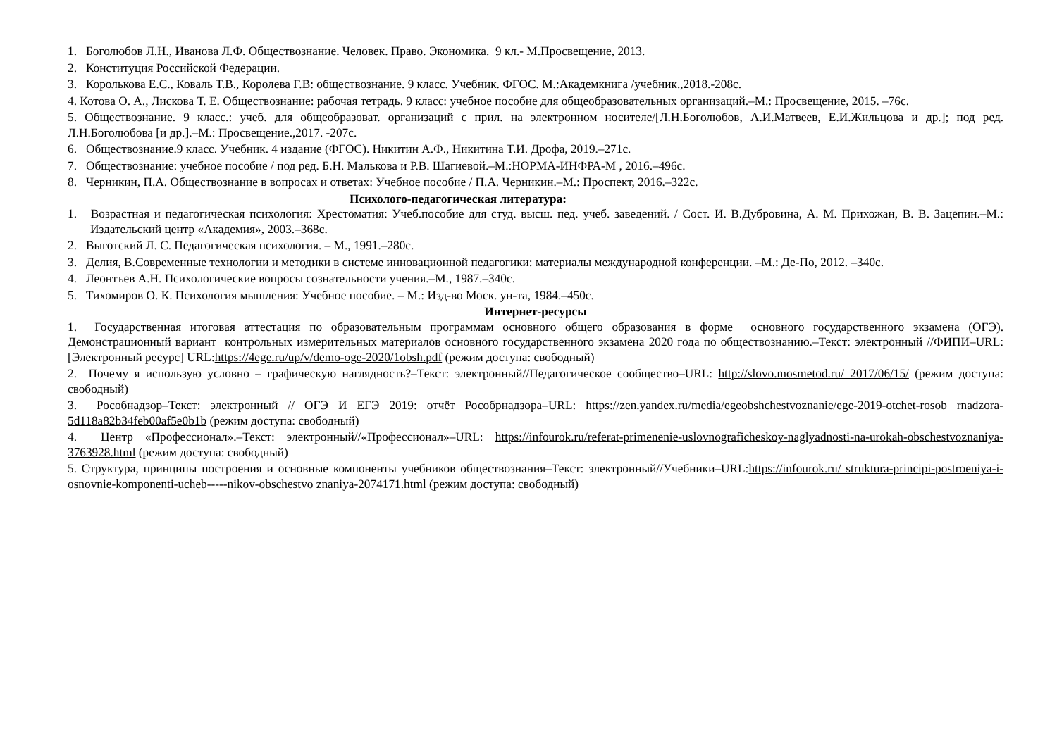1. Боголюбов Л.Н., Иванова Л.Ф. Обществознание. Человек. Право. Экономика. 9 кл.- М.Просвещение, 2013.
2. Конституция Российской Федерации.
3. Королькова Е.С., Коваль Т.В., Королева Г.В: обществознание. 9 класс. Учебник. ФГОС. М.:Академкнига /учебник.,2018.-208с.
4. Котова О. А., Лискова Т. Е. Обществознание: рабочая тетрадь. 9 класс: учебное пособие для общеобразовательных организаций.–М.: Просвещение, 2015. –76с.
5. Обществознание. 9 класс.: учеб. для общеобразоват. организаций с прил. на электронном носителе/[Л.Н.Боголюбов, А.И.Матвеев, Е.И.Жильцова и др.]; под ред. Л.Н.Боголюбова [и др.].–М.: Просвещение.,2017. -207с.
6. Обществознание.9 класс. Учебник. 4 издание (ФГОС). Никитин А.Ф., Никитина Т.И. Дрофа, 2019.–271с.
7. Обществознание: учебное пособие / под ред. Б.Н. Малькова и Р.В. Шагиевой.–М.:НОРМА-ИНФРА-М , 2016.–496с.
8. Черникин, П.А. Обществознание в вопросах и ответах: Учебное пособие / П.А. Черникин.–М.: Проспект, 2016.–322с.
Психолого-педагогическая литература:
1. Возрастная и педагогическая психология: Хрестоматия: Учеб.пособие для студ. высш. пед. учеб. заведений. / Сост. И. В.Дубровина, А. М. Прихожан, В. В. Зацепин.–М.: Издательский центр «Академия», 2003.–368с.
2. Выготский Л. С. Педагогическая психология. – М., 1991.–280с.
3. Делия, В.Современные технологии и методики в системе инновационной педагогики: материалы международной конференции. –М.: Де-По, 2012. –340с.
4. Леонтъев А.Н. Психологические вопросы сознательности учения.–М., 1987.–340с.
5. Тихомиров О. К. Психология мышления: Учебное пособие. – М.: Изд-во Моск. ун-та, 1984.–450с.
Интернет-ресурсы
1. Государственная итоговая аттестация по образовательным программам основного общего образования в форме основного государственного экзамена (ОГЭ). Демонстрационный вариант контрольных измерительных материалов основного государственного экзамена 2020 года по обществознанию.–Текст: электронный //ФИПИ–URL: [Электронный ресурс] URL:https://4ege.ru/up/v/demo-oge-2020/1obsh.pdf (режим доступа: свободный)
2. Почему я использую условно – графическую наглядность?–Текст: электронный//Педагогическое сообщество–URL: http://slovo.mosmetod.ru/ 2017/06/15/ (режим доступа: свободный)
3. Рособнадзор–Текст: электронный // ОГЭ И ЕГЭ 2019: отчёт Рособрнадзора–URL: https://zen.yandex.ru/media/egeobshchestvoznanie/ege-2019-otchet-rosob rnadzora-5d118a82b34feb00af5e0b1b (режим доступа: свободный)
4. Центр «Профессионал».–Текст: электронный//«Профессионал»–URL: https://infourok.ru/referat-primenenie-uslovnograficheskoy-naglyadnosti-na-urokah-obschestvoznaniya-3763928.html (режим доступа: свободный)
5. Структура, принципы построения и основные компоненты учебников обществознания–Текст: электронный//Учебники–URL:https://infourok.ru/ struktura-principi-postroeniya-i-osnovnie-komponenti-ucheb-----nikov-obschestvo znaniya-2074171.html (режим доступа: свободный)